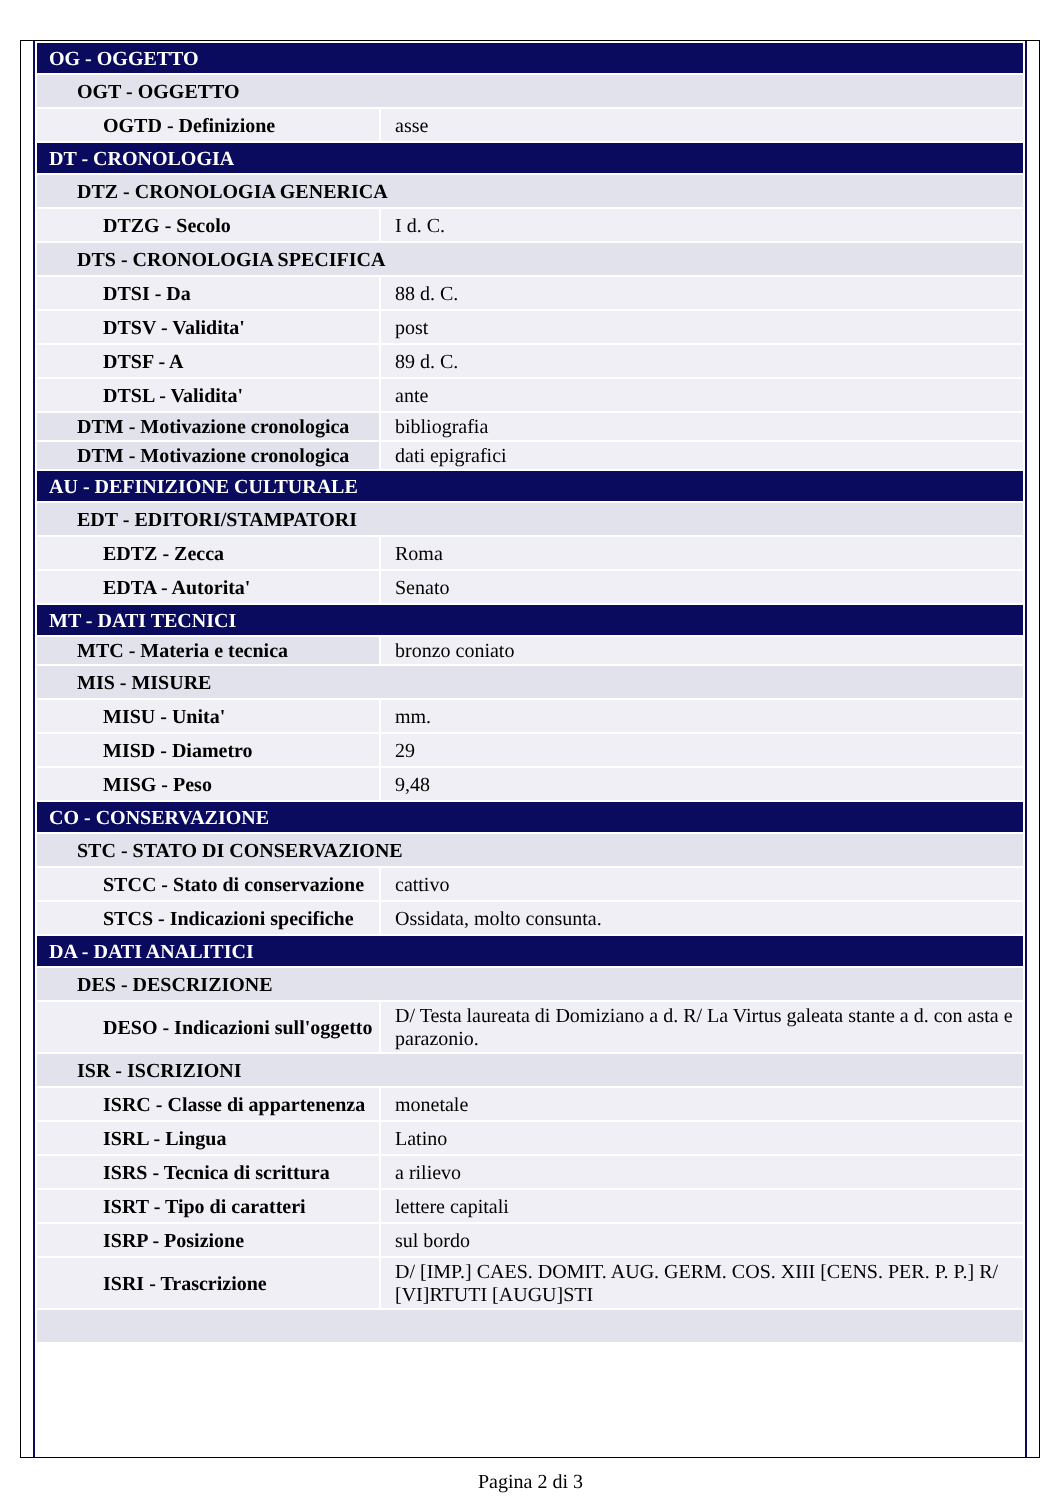| OG - OGGETTO | |
| OGT - OGGETTO | |
| OGTD - Definizione | asse |
| DT - CRONOLOGIA | |
| DTZ - CRONOLOGIA GENERICA | |
| DTZG - Secolo | I d. C. |
| DTS - CRONOLOGIA SPECIFICA | |
| DTSI - Da | 88 d. C. |
| DTSV - Validita' | post |
| DTSF - A | 89 d. C. |
| DTSL - Validita' | ante |
| DTM - Motivazione cronologica | bibliografia |
| DTM - Motivazione cronologica | dati epigrafici |
| AU - DEFINIZIONE CULTURALE | |
| EDT - EDITORI/STAMPATORI | |
| EDTZ - Zecca | Roma |
| EDTA - Autorita' | Senato |
| MT - DATI TECNICI | |
| MTC - Materia e tecnica | bronzo coniato |
| MIS - MISURE | |
| MISU - Unita' | mm. |
| MISD - Diametro | 29 |
| MISG - Peso | 9,48 |
| CO - CONSERVAZIONE | |
| STC - STATO DI CONSERVAZIONE | |
| STCC - Stato di conservazione | cattivo |
| STCS - Indicazioni specifiche | Ossidata, molto consunta. |
| DA - DATI ANALITICI | |
| DES - DESCRIZIONE | |
| DESO - Indicazioni sull'oggetto | D/ Testa laureata di Domiziano a d. R/ La Virtus galeata stante a d. con asta e parazonio. |
| ISR - ISCRIZIONI | |
| ISRC - Classe di appartenenza | monetale |
| ISRL - Lingua | Latino |
| ISRS - Tecnica di scrittura | a rilievo |
| ISRT - Tipo di caratteri | lettere capitali |
| ISRP - Posizione | sul bordo |
| ISRI - Trascrizione | D/ [IMP.] CAES. DOMIT. AUG. GERM. COS. XIII [CENS. PER. P. P.] R/ [VI]RTUTI [AUGU]STI |
Pagina 2 di 3